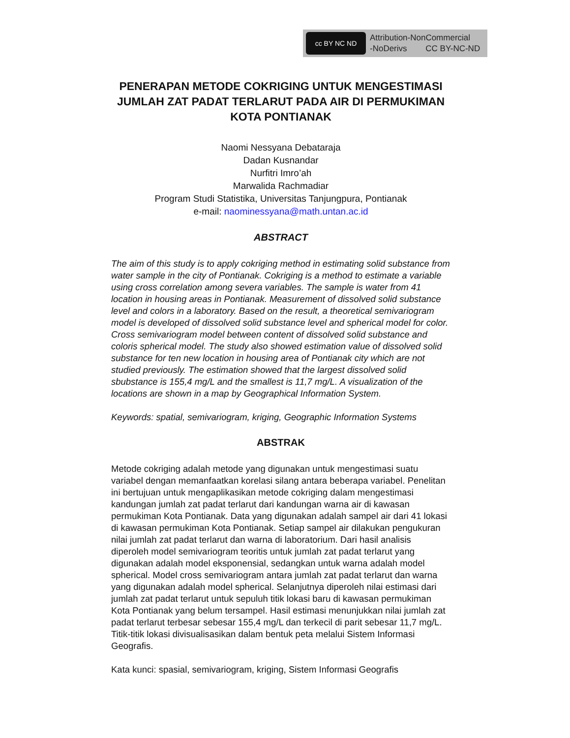cc BY NC ND
Attribution-NonCommercial
-NoDerivs CC BY-NC-ND
PENERAPAN METODE COKRIGING UNTUK MENGESTIMASI JUMLAH ZAT PADAT TERLARUT PADA AIR DI PERMUKIMAN KOTA PONTIANAK
Naomi Nessyana Debataraja
Dadan Kusnandar
Nurfitri Imro’ah
Marwalida Rachmadiar
Program Studi Statistika, Universitas Tanjungpura, Pontianak
e-mail: naominessyana@math.untan.ac.id
ABSTRACT
The aim of this study is to apply cokriging method in estimating solid substance from water sample in the city of Pontianak. Cokriging is a method to estimate a variable using cross correlation among severa variables. The sample is water from 41 location in housing areas in Pontianak. Measurement of dissolved solid substance level and colors in a laboratory. Based on the result, a theoretical semivariogram model is developed of dissolved solid substance level and spherical model for color. Cross semivariogram model between content of dissolved solid substance and coloris spherical model. The study also showed estimation value of dissolved solid substance for ten new location in housing area of Pontianak city which are not studied previously. The estimation showed that the largest dissolved solid sbubstance is 155,4 mg/L and the smallest is 11,7 mg/L. A visualization of the locations are shown in a map by Geographical Information System.
Keywords: spatial, semivariogram, kriging, Geographic Information Systems
ABSTRAK
Metode cokriging adalah metode yang digunakan untuk mengestimasi suatu variabel dengan memanfaatkan korelasi silang antara beberapa variabel. Penelitan ini bertujuan untuk mengaplikasikan metode cokriging dalam mengestimasi kandungan jumlah zat padat terlarut dari kandungan warna air di kawasan permukiman Kota Pontianak. Data yang digunakan adalah sampel air dari 41 lokasi di kawasan permukiman Kota Pontianak. Setiap sampel air dilakukan pengukuran nilai jumlah zat padat terlarut dan warna di laboratorium. Dari hasil analisis diperoleh model semivariogram teoritis untuk jumlah zat padat terlarut yang digunakan adalah model eksponensial, sedangkan untuk warna adalah model spherical. Model cross semivariogram antara jumlah zat padat terlarut dan warna yang digunakan adalah model spherical. Selanjutnya diperoleh nilai estimasi dari jumlah zat padat terlarut untuk sepuluh titik lokasi baru di kawasan permukiman Kota Pontianak yang belum tersampel. Hasil estimasi menunjukkan nilai jumlah zat padat terlarut terbesar sebesar 155,4 mg/L dan terkecil di parit sebesar 11,7 mg/L. Titik-titik lokasi divisualisasikan dalam bentuk peta melalui Sistem Informasi Geografis.
Kata kunci: spasial, semivariogram, kriging, Sistem Informasi Geografis